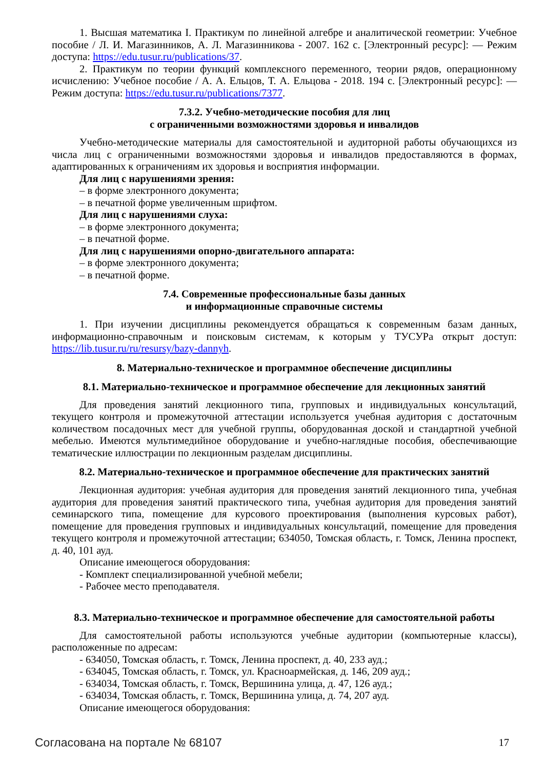1. Высшая математика I. Практикум по линейной алгебре и аналитической геометрии: Учебное пособие / Л. И. Магазинников, А. Л. Магазинникова - 2007. 162 с. [Электронный ресурс]: — Режим доступа: https://edu.tusur.ru/publications/37.
2. Практикум по теории функций комплексного переменного, теории рядов, операционному исчислению: Учебное пособие / А. А. Ельцов, Т. А. Ельцова - 2018. 194 с. [Электронный ресурс]: — Режим доступа: https://edu.tusur.ru/publications/7377.
7.3.2. Учебно-методические пособия для лиц
с ограниченными возможностями здоровья и инвалидов
Учебно-методические материалы для самостоятельной и аудиторной работы обучающихся из числа лиц с ограниченными возможностями здоровья и инвалидов предоставляются в формах, адаптированных к ограничениям их здоровья и восприятия информации.
Для лиц с нарушениями зрения:
– в форме электронного документа;
– в печатной форме увеличенным шрифтом.
Для лиц с нарушениями слуха:
– в форме электронного документа;
– в печатной форме.
Для лиц с нарушениями опорно-двигательного аппарата:
– в форме электронного документа;
– в печатной форме.
7.4. Современные профессиональные базы данных
и информационные справочные системы
1. При изучении дисциплины рекомендуется обращаться к современным базам данных, информационно-справочным и поисковым системам, к которым у ТУСУРа открыт доступ: https://lib.tusur.ru/ru/resursy/bazy-dannyh.
8. Материально-техническое и программное обеспечение дисциплины
8.1. Материально-техническое и программное обеспечение для лекционных занятий
Для проведения занятий лекционного типа, групповых и индивидуальных консультаций, текущего контроля и промежуточной аттестации используется учебная аудитория с достаточным количеством посадочных мест для учебной группы, оборудованная доской и стандартной учебной мебелью. Имеются мультимедийное оборудование и учебно-наглядные пособия, обеспечивающие тематические иллюстрации по лекционным разделам дисциплины.
8.2. Материально-техническое и программное обеспечение для практических занятий
Лекционная аудитория: учебная аудитория для проведения занятий лекционного типа, учебная аудитория для проведения занятий практического типа, учебная аудитория для проведения занятий семинарского типа, помещение для курсового проектирования (выполнения курсовых работ), помещение для проведения групповых и индивидуальных консультаций, помещение для проведения текущего контроля и промежуточной аттестации; 634050, Томская область, г. Томск, Ленина проспект, д. 40, 101 ауд.
Описание имеющегося оборудования:
- Комплект специализированной учебной мебели;
- Рабочее место преподавателя.
8.3. Материально-техническое и программное обеспечение для самостоятельной работы
Для самостоятельной работы используются учебные аудитории (компьютерные классы), расположенные по адресам:
- 634050, Томская область, г. Томск, Ленина проспект, д. 40, 233 ауд.;
- 634045, Томская область, г. Томск, ул. Красноармейская, д. 146, 209 ауд.;
- 634034, Томская область, г. Томск, Вершинина улица, д. 47, 126 ауд.;
- 634034, Томская область, г. Томск, Вершинина улица, д. 74, 207 ауд.
Описание имеющегося оборудования:
Согласована на портале № 68107 17